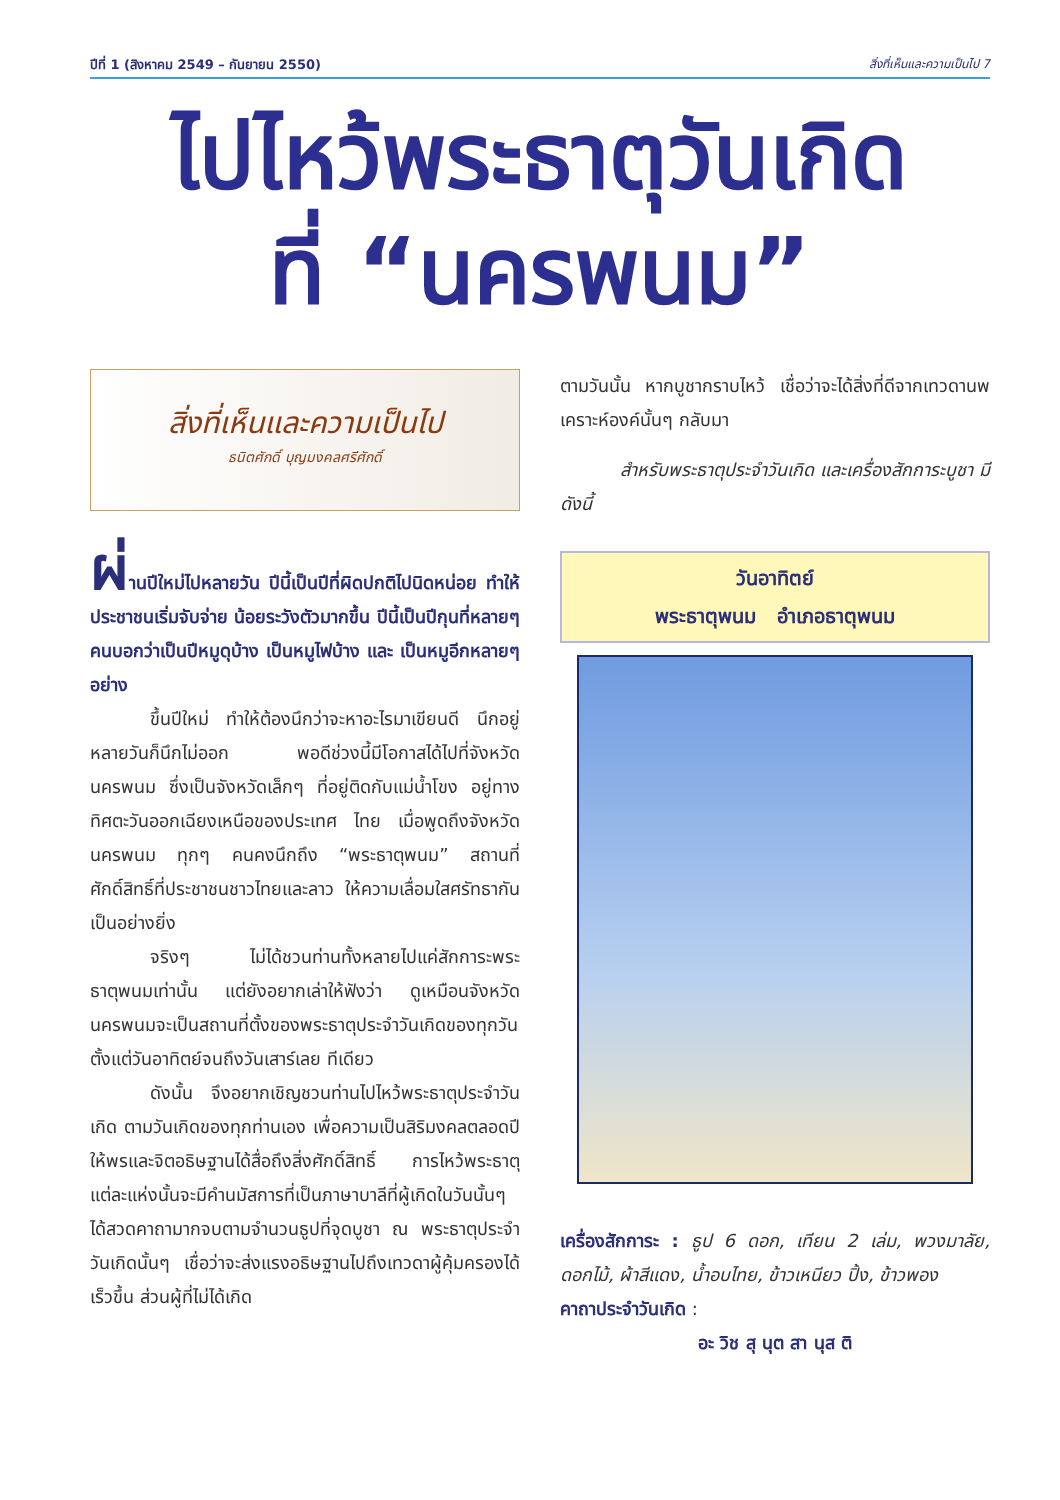ปีที่ 1 (สิงหาคม 2549 – กันยายน 2550) สิ่งที่เห็นและความเป็นไป 7
ไปไหว้พระธาตุวันเกิด
ที่ “นครพนม”
สิ่งที่เห็นและความเป็นไป
ธนิตศักดิ์ บุญมงคลศรีศักดิ์
ผ่านปีใหม่ไปหลายวัน ปีนี้เป็นปีที่ผิดปกติไปนิดหน่อย ทำให้ประชาชนเริ่มจับจ่าย น้อยระวังตัวมากขึ้น ปีนี้เป็นปีกุนที่หลายๆ คนบอกว่าเป็นปีหมูดุบ้าง เป็นหมูไฟบ้าง และ เป็นหมูอีกหลายๆ อย่าง
ขึ้นปีใหม่ ทำให้ต้องนึกว่าจะหาอะไรมาเขียนดี นึกอยู่หลายวันก็นึกไม่ออก พอดีช่วงนี้มีโอกาสได้ไปที่จังหวัดนครพนม ซึ่งเป็นจังหวัดเล็กๆ ที่อยู่ติดกับแม่น้ำโขง อยู่ทางทิศตะวันออกเฉียงเหนือของประเทศ ไทย เมื่อพูดถึงจังหวัดนครพนม ทุกๆ คนคงนึกถึง “พระธาตุพนม” สถานที่ศักดิ์สิทธิ์ที่ประชาชนชาวไทยและลาว ให้ความเลื่อมใสศรัทธากันเป็นอย่างยิ่ง
จริงๆ ไม่ได้ชวนท่านทั้งหลายไปแค่สักการะพระธาตุพนมเท่านั้น แต่ยังอยากเล่าให้ฟังว่า ดูเหมือนจังหวัดนครพนมจะเป็นสถานที่ตั้งของพระธาตุประจำวันเกิดของทุกวัน ตั้งแต่วันอาทิตย์จนถึงวันเสาร์เลย ทีเดียว
ดังนั้น จึงอยากเชิญชวนท่านไปไหว้พระธาตุประจำวันเกิด ตามวันเกิดของทุกท่านเอง เพื่อความเป็นสิริมงคลตลอดปี ให้พรและจิตอธิษฐานได้สื่อถึงสิ่งศักดิ์สิทธิ์ การไหว้พระธาตุแต่ละแห่งนั้นจะมีคำนมัสการที่เป็นภาษาบาลีที่ผู้เกิดในวันนั้นๆ ได้สวดคาถามากจบตามจำนวนธูปที่จุดบูชา ณ พระธาตุประจำวันเกิดนั้นๆ เชื่อว่าจะส่งแรงอธิษฐานไปถึงเทวดาผู้คุ้มครองได้เร็วขึ้น ส่วนผู้ที่ไม่ได้เกิด
ตามวันนั้น หากบูชากราบไหว้ เชื่อว่าจะได้สิ่งที่ดีจากเทวดานพเคราะห์องค์นั้นๆ กลับมา
สำหรับพระธาตุประจำวันเกิด และเครื่องสักการะบูชา มีดังนี้
วันอาทิตย์
พระธาตุพนม อำเภอธาตุพนม
เครื่องสักการะ : ธูป 6 ดอก, เทียน 2 เล่ม, พวงมาลัย, ดอกไม้, ผ้าสีแดง, น้ำอบไทย, ข้าวเหนียว ปิ้ง, ข้าวพอง
คาถาประจำวันเกิด :
อะ วิช สุ นุต สา นุส ติ